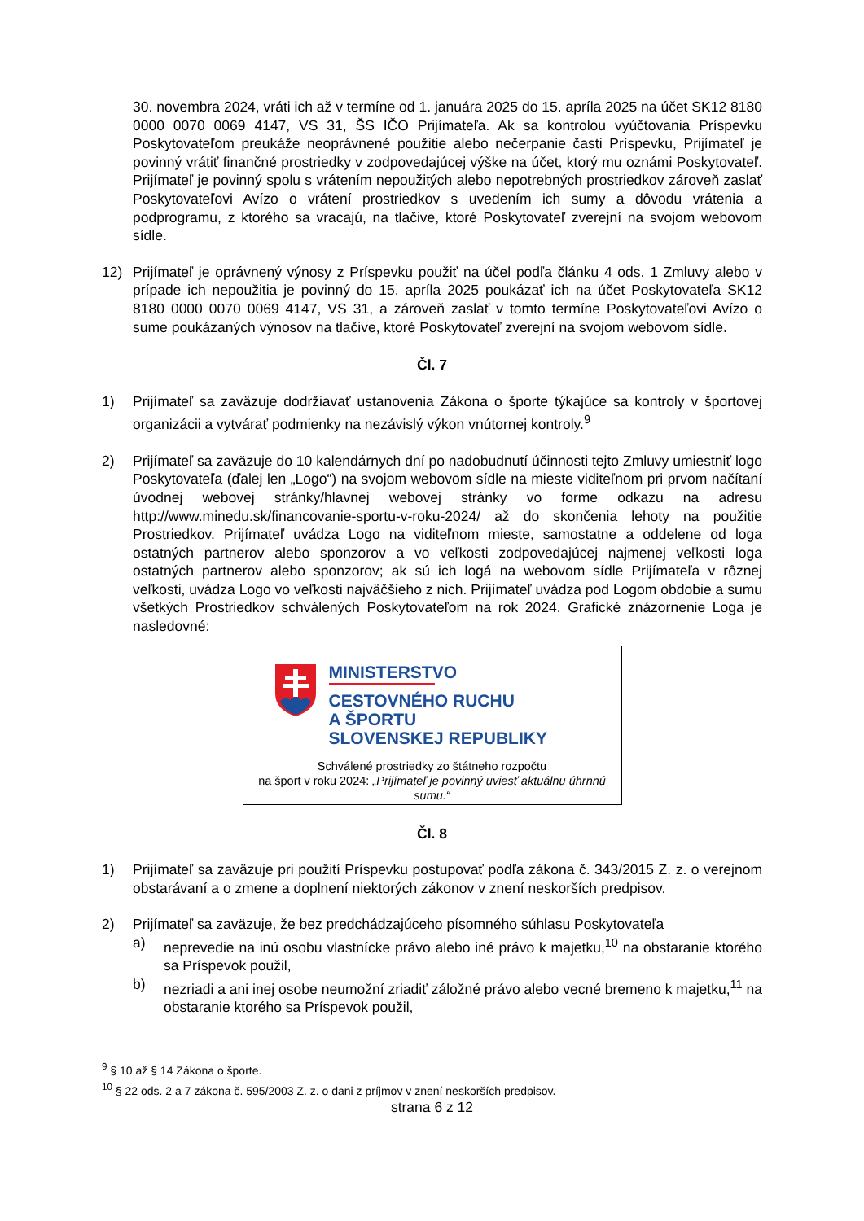30. novembra 2024, vráti ich až v termíne od 1. januára 2025 do 15. apríla 2025 na účet SK12 8180 0000 0070 0069 4147, VS 31, ŠS IČO Prijímateľa. Ak sa kontrolou vyúčtovania Príspevku Poskytovateľom preukáže neoprávnené použitie alebo nečerpanie časti Príspevku, Prijímateľ je povinný vrátiť finančné prostriedky v zodpovedajúcej výške na účet, ktorý mu oznámi Poskytovateľ. Prijímateľ je povinný spolu s vrátením nepoužitých alebo nepotrebných prostriedkov zároveň zaslať Poskytovateľovi Avízo o vrátení prostriedkov s uvedením ich sumy a dôvodu vrátenia a podprogramu, z ktorého sa vracajú, na tlačive, ktoré Poskytovateľ zverejní na svojom webovom sídle.
12) Prijímateľ je oprávnený výnosy z Príspevku použiť na účel podľa článku 4 ods. 1 Zmluvy alebo v prípade ich nepoužitia je povinný do 15. apríla 2025 poukázať ich na účet Poskytovateľa SK12 8180 0000 0070 0069 4147, VS 31, a zároveň zaslať v tomto termíne Poskytovateľovi Avízo o sume poukázaných výnosov na tlačive, ktoré Poskytovateľ zverejní na svojom webovom sídle.
Čl. 7
1) Prijímateľ sa zaväzuje dodržiavať ustanovenia Zákona o športe týkajúce sa kontroly v športovej organizácii a vytvárať podmienky na nezávislý výkon vnútornej kontroly.<sup>9</sup>
2) Prijímateľ sa zaväzuje do 10 kalendárnych dní po nadobudnutí účinnosti tejto Zmluvy umiestniť logo Poskytovateľa (ďalej len „Logo“) na svojom webovom sídle na mieste viditeľnom pri prvom načítaní úvodnej webovej stránky/hlavnej webovej stránky vo forme odkazu na adresu http://www.minedu.sk/financovanie-sportu-v-roku-2024/ až do skončenia lehoty na použitie Prostriedkov. Prijímateľ uvádza Logo na viditeľnom mieste, samostatne a oddelene od loga ostatných partnerov alebo sponzorov a vo veľkosti zodpovedajúcej najmenej veľkosti loga ostatných partnerov alebo sponzorov; ak sú ich logá na webovom sídle Prijímateľa v rôznej veľkosti, uvádza Logo vo veľkosti najväčšieho z nich. Prijímateľ uvádza pod Logom obdobie a sumu všetkých Prostriedkov schválených Poskytovateľom na rok 2024. Grafické znázornenie Loga je nasledovné:
MINISTERSTVO
CESTOVNÉHO RUCHU
A ŠPORTU
SLOVENSKEJ REPUBLIKY
Schválené prostriedky zo štátneho rozpočtu
na šport v roku 2024: „Prijímateľ je povinný uviesť aktuálnu úhrnnú sumu.“
Čl. 8
1) Prijímateľ sa zaväzuje pri použití Príspevku postupovať podľa zákona č. 343/2015 Z. z. o verejnom obstarávaní a o zmene a doplnení niektorých zákonov v znení neskorších predpisov.
2) Prijímateľ sa zaväzuje, že bez predchádzajúceho písomného súhlasu Poskytovateľa
a) neprevedie na inú osobu vlastnícke právo alebo iné právo k majetku,<sup>10</sup> na obstaranie ktorého sa Príspevok použil,
b) nezriadi a ani inej osobe neumožní zriadiť záložné právo alebo vecné bremeno k majetku,<sup>11</sup> na obstaranie ktorého sa Príspevok použil,
<sup>9</sup> § 10 až § 14 Zákona o športe.
<sup>10</sup> § 22 ods. 2 a 7 zákona č. 595/2003 Z. z. o dani z príjmov v znení neskorších predpisov.
strana 6 z 12